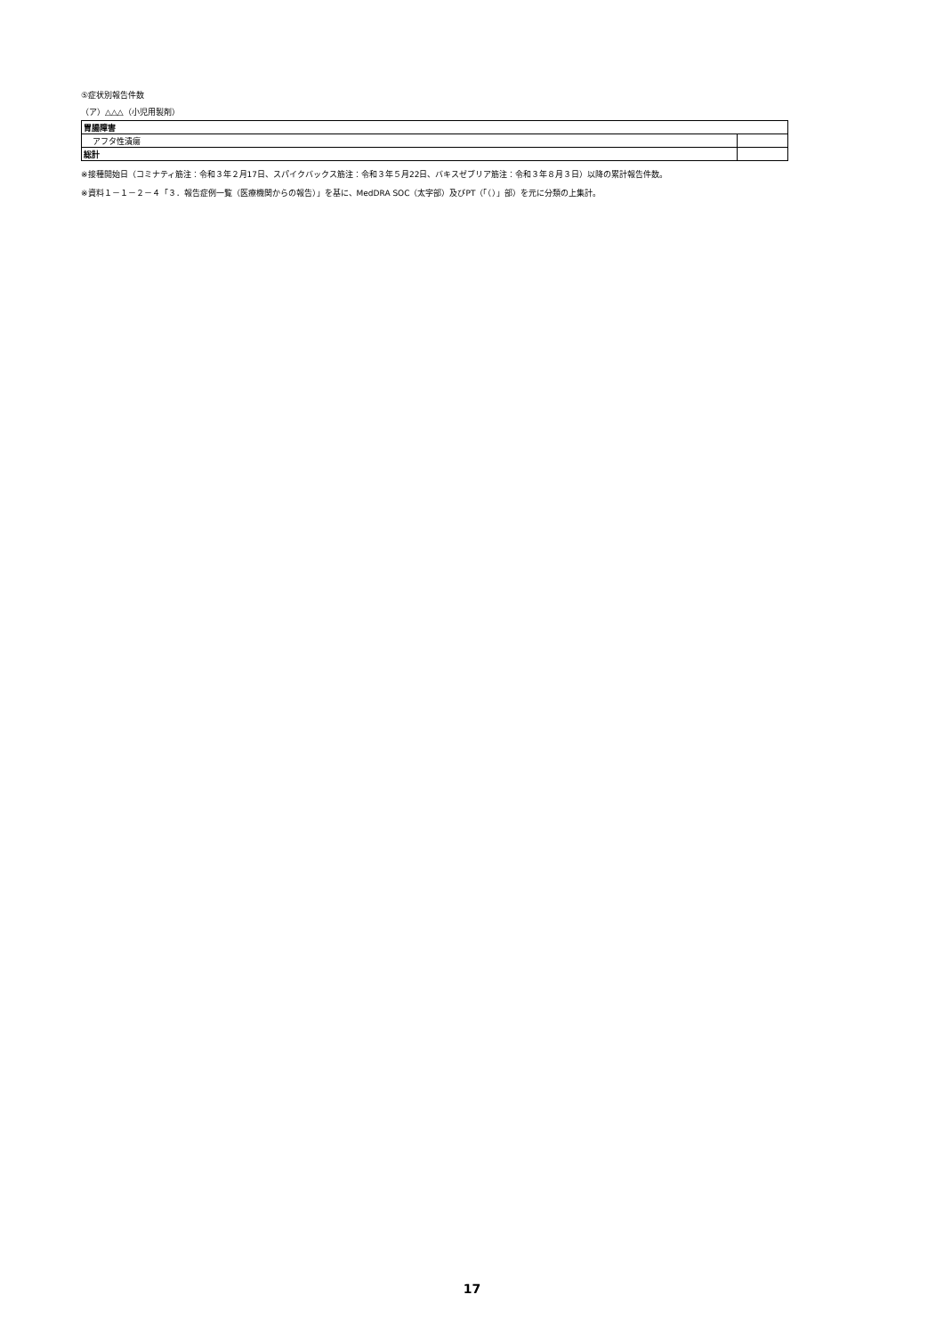⑤症状別報告件数
（ア）△△△（小児用製剤）
| 胃腸障害 | |
| アフタ性潰瘍 | |
| 総計 | |
※接種開始日（コミナティ筋注：令和３年２月17日、スパイクバックス筋注：令和３年５月22日、バキスゼブリア筋注：令和３年８月３日）以降の累計報告件数。
※資料１－１－２－４「３．報告症例一覧（医療機関からの報告）」を基に、MedDRA SOC（太字部）及びPT（「（）」部）を元に分類の上集計。
17